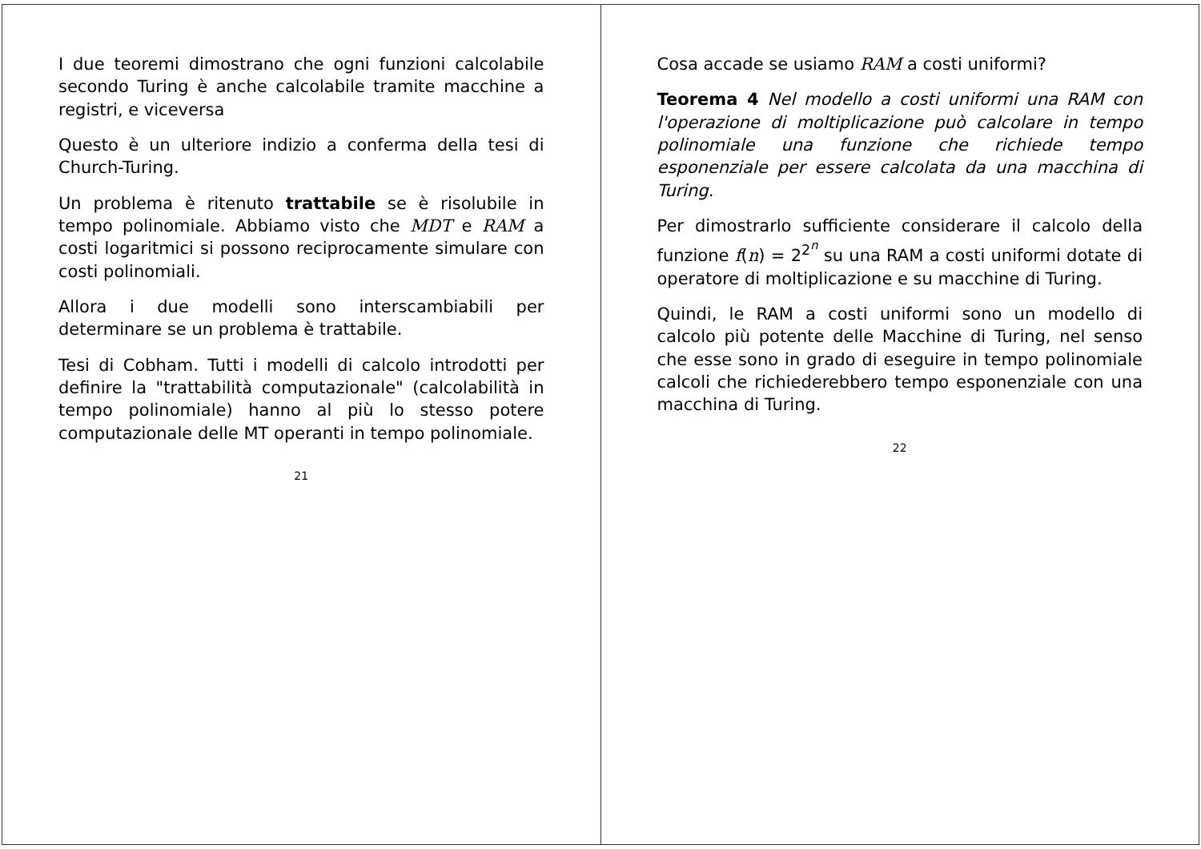I due teoremi dimostrano che ogni funzioni calcolabile secondo Turing è anche calcolabile tramite macchine a registri, e viceversa
Questo è un ulteriore indizio a conferma della tesi di Church-Turing.
Un problema è ritenuto trattabile se è risolubile in tempo polinomiale. Abbiamo visto che MDT e RAM a costi logaritmici si possono reciprocamente simulare con costi polinomiali.
Allora i due modelli sono interscambiabili per determinare se un problema è trattabile.
Tesi di Cobham. Tutti i modelli di calcolo introdotti per definire la "trattabilità computazionale" (calcolabilità in tempo polinomiale) hanno al più lo stesso potere computazionale delle MT operanti in tempo polinomiale.
21
Cosa accade se usiamo RAM a costi uniformi?
Teorema 4 Nel modello a costi uniformi una RAM con l'operazione di moltiplicazione può calcolare in tempo polinomiale una funzione che richiede tempo esponenziale per essere calcolata da una macchina di Turing.
Per dimostrarlo sufficiente considerare il calcolo della funzione f(n) = 2<sup>2<sup>n</sup></sup> su una RAM a costi uniformi dotate di operatore di moltiplicazione e su macchine di Turing.
Quindi, le RAM a costi uniformi sono un modello di calcolo più potente delle Macchine di Turing, nel senso che esse sono in grado di eseguire in tempo polinomiale calcoli che richiederebbero tempo esponenziale con una macchina di Turing.
22